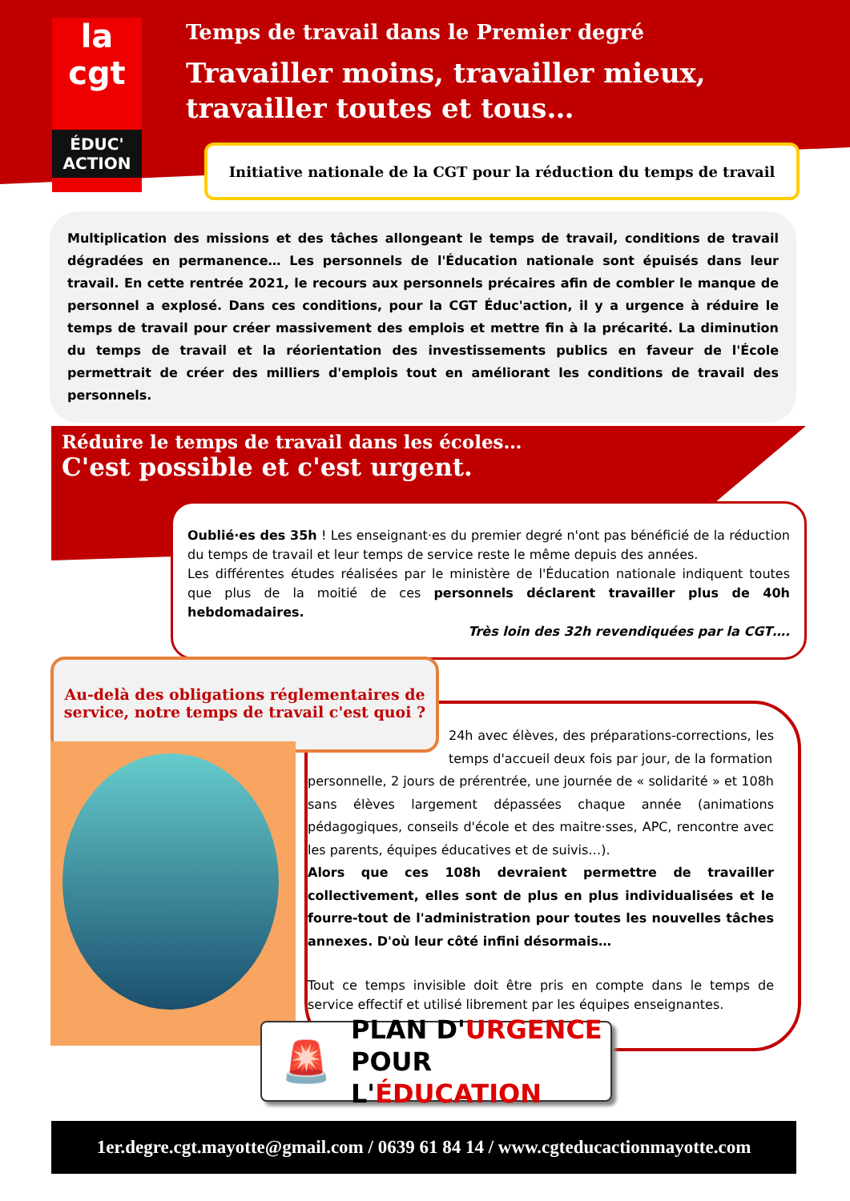la cgt
ÉDUC'
ACTION
Temps de travail dans le Premier degré
Travailler moins, travailler mieux,
travailler toutes et tous…
Initiative nationale de la CGT pour la réduction du temps de travail
Multiplication des missions et des tâches allongeant le temps de travail, conditions de travail dégradées en permanence… Les personnels de l'Éducation nationale sont épuisés dans leur travail. En cette rentrée 2021, le recours aux personnels précaires afin de combler le manque de personnel a explosé. Dans ces conditions, pour la CGT Éduc'action, il y a urgence à réduire le temps de travail pour créer massivement des emplois et mettre fin à la précarité. La diminution du temps de travail et la réorientation des investissements publics en faveur de l'École permettrait de créer des milliers d'emplois tout en améliorant les conditions de travail des personnels.
Réduire le temps de travail dans les écoles…
C'est possible et c'est urgent.
Oublié·es des 35h ! Les enseignant·es du premier degré n'ont pas bénéficié de la réduction du temps de travail et leur temps de service reste le même depuis des années.
Les différentes études réalisées par le ministère de l'Éducation nationale indiquent toutes que plus de la moitié de ces personnels déclarent travailler plus de 40h hebdomadaires.
Très loin des 32h revendiquées par la CGT….
Au-delà des obligations réglementaires de service, notre temps de travail c'est quoi ?
24h avec élèves, des préparations-corrections, les temps d'accueil deux fois par jour, de la formation
personnelle, 2 jours de prérentrée, une journée de « solidarité » et 108h sans élèves largement dépassées chaque année (animations pédagogiques, conseils d'école et des maitre·sses, APC, rencontre avec les parents, équipes éducatives et de suivis…).
Alors que ces 108h devraient permettre de travailler collectivement, elles sont de plus en plus individualisées et le fourre-tout de l'administration pour toutes les nouvelles tâches annexes. D'où leur côté infini désormais…
Tout ce temps invisible doit être pris en compte dans le temps de service effectif et utilisé librement par les équipes enseignantes.
🚨
PLAN D'URGENCE
POUR L'ÉDUCATION
1er.degre.cgt.mayotte@gmail.com / 0639 61 84 14 / www.cgteducactionmayotte.com